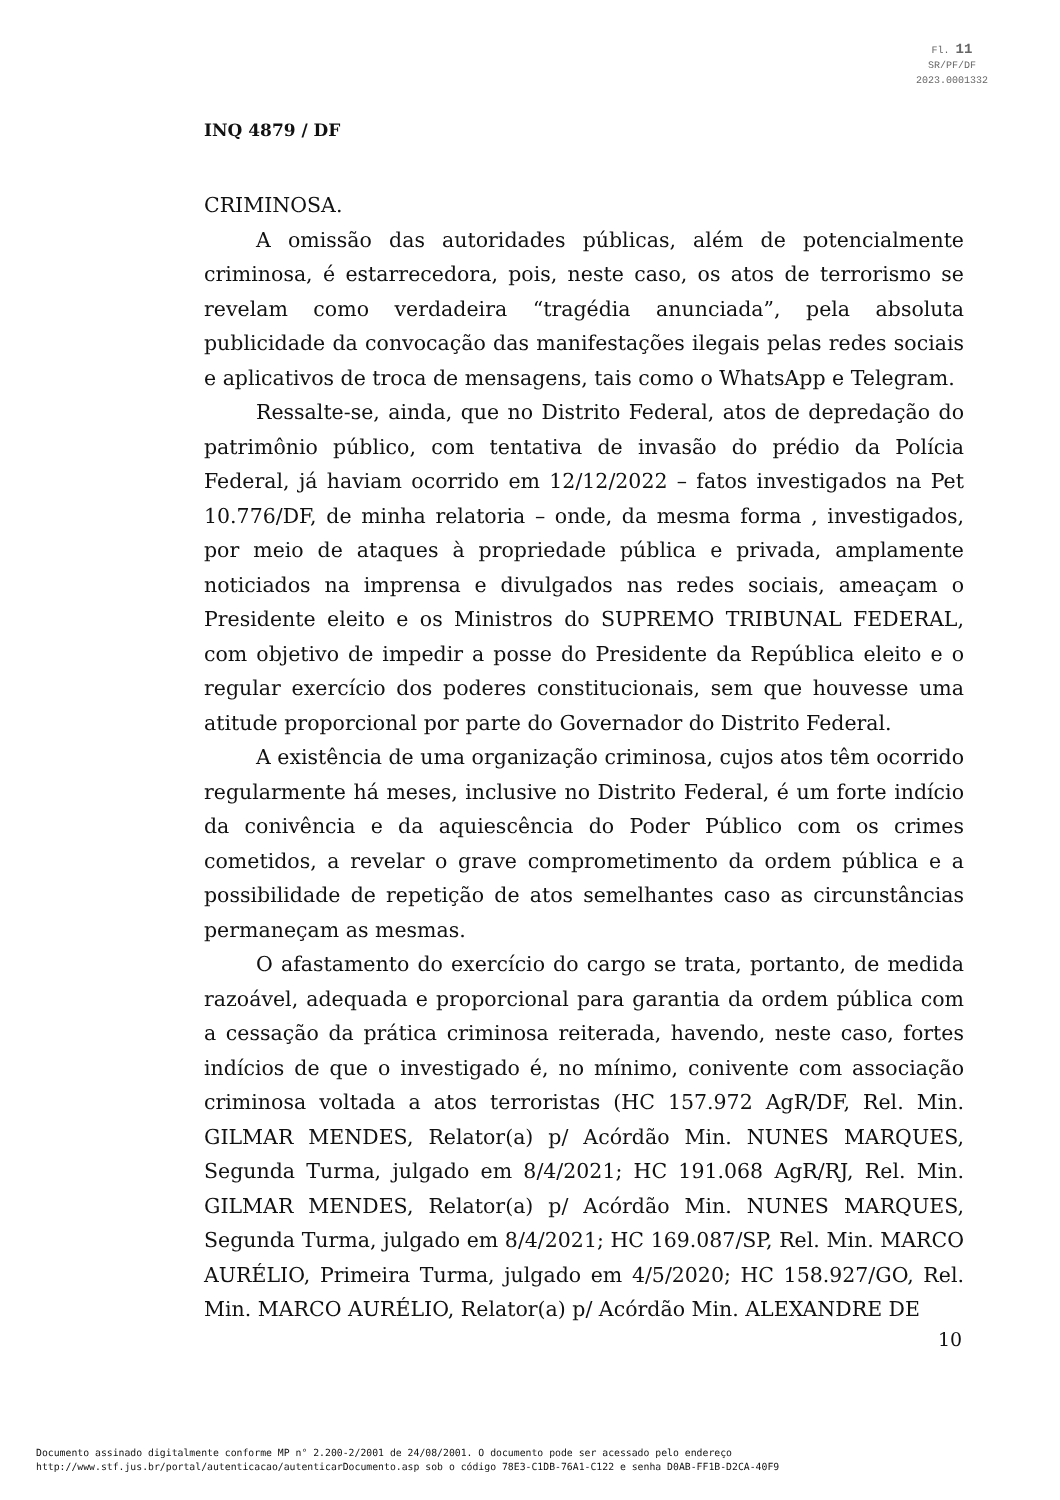Fl. 11
SR/PF/DF
2023.0001332
INQ 4879 / DF
CRIMINOSA.
A omissão das autoridades públicas, além de potencialmente criminosa, é estarrecedora, pois, neste caso, os atos de terrorismo se revelam como verdadeira “tragédia anunciada”, pela absoluta publicidade da convocação das manifestações ilegais pelas redes sociais e aplicativos de troca de mensagens, tais como o WhatsApp e Telegram.
Ressalte-se, ainda, que no Distrito Federal, atos de depredação do patrimônio público, com tentativa de invasão do prédio da Polícia Federal, já haviam ocorrido em 12/12/2022 – fatos investigados na Pet 10.776/DF, de minha relatoria – onde, da mesma forma , investigados, por meio de ataques à propriedade pública e privada, amplamente noticiados na imprensa e divulgados nas redes sociais, ameaçam o Presidente eleito e os Ministros do SUPREMO TRIBUNAL FEDERAL, com objetivo de impedir a posse do Presidente da República eleito e o regular exercício dos poderes constitucionais, sem que houvesse uma atitude proporcional por parte do Governador do Distrito Federal.
A existência de uma organização criminosa, cujos atos têm ocorrido regularmente há meses, inclusive no Distrito Federal, é um forte indício da conivência e da aquiescência do Poder Público com os crimes cometidos, a revelar o grave comprometimento da ordem pública e a possibilidade de repetição de atos semelhantes caso as circunstâncias permaneçam as mesmas.
O afastamento do exercício do cargo se trata, portanto, de medida razoável, adequada e proporcional para garantia da ordem pública com a cessação da prática criminosa reiterada, havendo, neste caso, fortes indícios de que o investigado é, no mínimo, conivente com associação criminosa voltada a atos terroristas (HC 157.972 AgR/DF, Rel. Min. GILMAR MENDES, Relator(a) p/ Acórdão Min. NUNES MARQUES, Segunda Turma, julgado em 8/4/2021; HC 191.068 AgR/RJ, Rel. Min. GILMAR MENDES, Relator(a) p/ Acórdão Min. NUNES MARQUES, Segunda Turma, julgado em 8/4/2021; HC 169.087/SP, Rel. Min. MARCO AURÉLIO, Primeira Turma, julgado em 4/5/2020; HC 158.927/GO, Rel. Min. MARCO AURÉLIO, Relator(a) p/ Acórdão Min. ALEXANDRE DE
10
Documento assinado digitalmente conforme MP n° 2.200-2/2001 de 24/08/2001. O documento pode ser acessado pelo endereço
http://www.stf.jus.br/portal/autenticacao/autenticarDocumento.asp sob o código 78E3-C1DB-76A1-C122 e senha D0AB-FF1B-D2CA-40F9